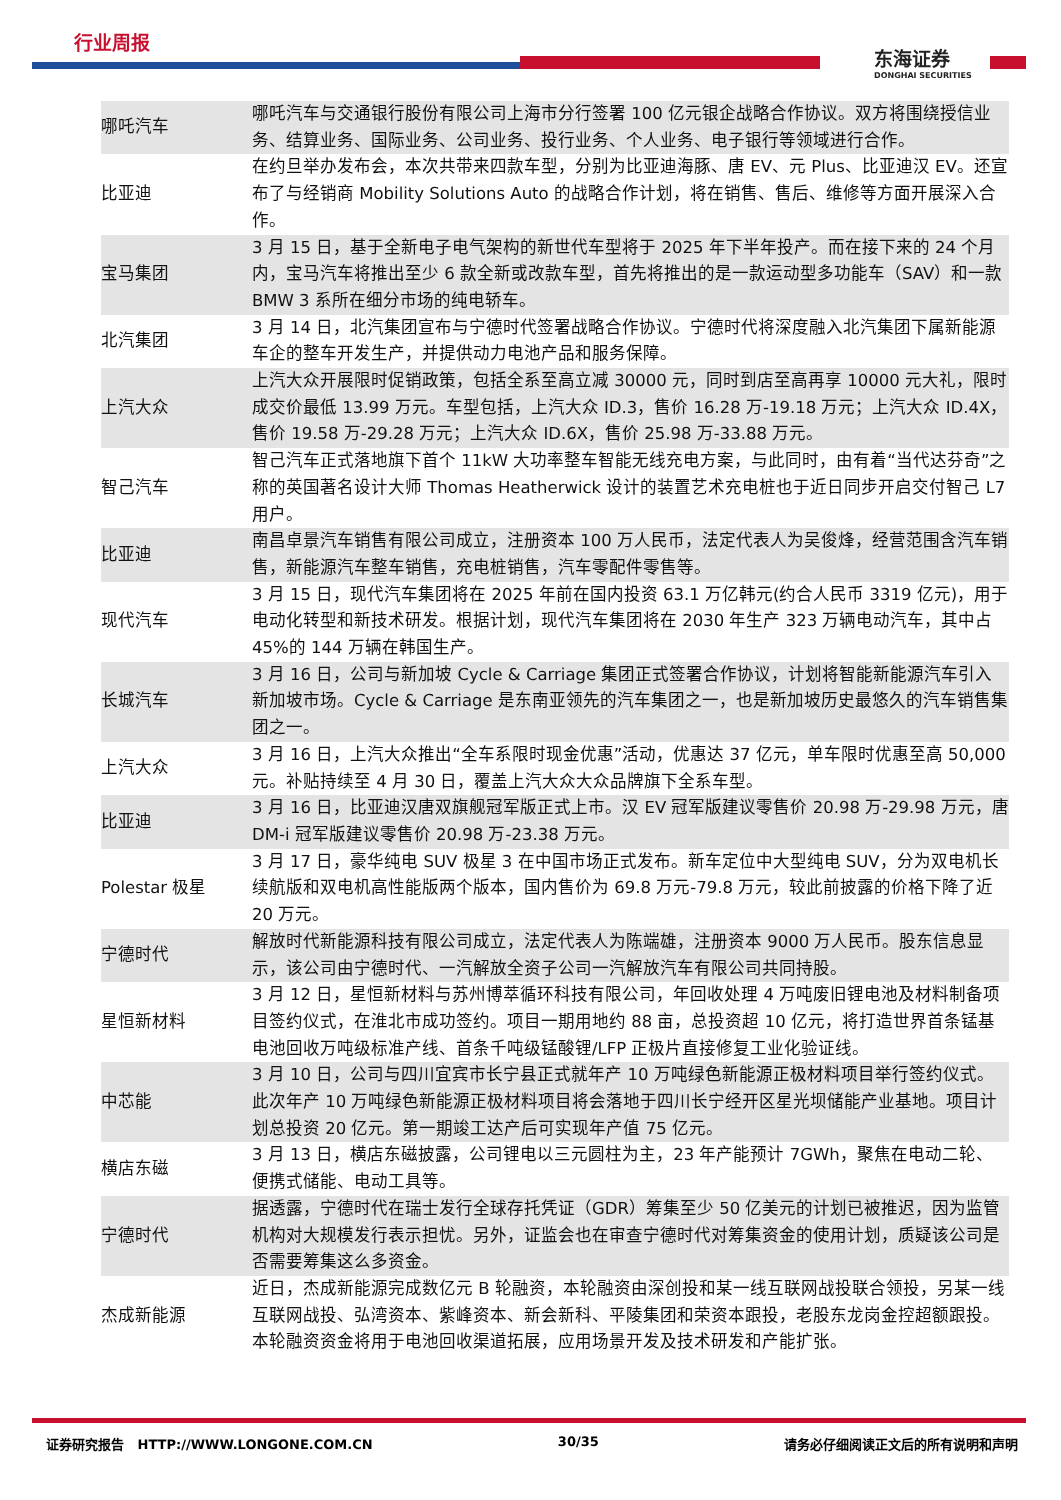行业周报
东海证券
DONGHAI SECURITIES
| 哪吒汽车 | 哪吒汽车与交通银行股份有限公司上海市分行签署 100 亿元银企战略合作协议。双方将围绕授信业务、结算业务、国际业务、公司业务、投行业务、个人业务、电子银行等领域进行合作。 |
| 比亚迪 | 在约旦举办发布会，本次共带来四款车型，分别为比亚迪海豚、唐 EV、元 Plus、比亚迪汉 EV。还宣布了与经销商 Mobility Solutions Auto 的战略合作计划，将在销售、售后、维修等方面开展深入合作。 |
| 宝马集团 | 3 月 15 日，基于全新电子电气架构的新世代车型将于 2025 年下半年投产。而在接下来的 24 个月内，宝马汽车将推出至少 6 款全新或改款车型，首先将推出的是一款运动型多功能车（SAV）和一款 BMW 3 系所在细分市场的纯电轿车。 |
| 北汽集团 | 3 月 14 日，北汽集团宣布与宁德时代签署战略合作协议。宁德时代将深度融入北汽集团下属新能源车企的整车开发生产，并提供动力电池产品和服务保障。 |
| 上汽大众 | 上汽大众开展限时促销政策，包括全系至高立减 30000 元，同时到店至高再享 10000 元大礼，限时成交价最低 13.99 万元。车型包括，上汽大众 ID.3，售价 16.28 万-19.18 万元；上汽大众 ID.4X，售价 19.58 万-29.28 万元；上汽大众 ID.6X，售价 25.98 万-33.88 万元。 |
| 智己汽车 | 智己汽车正式落地旗下首个 11kW 大功率整车智能无线充电方案，与此同时，由有着“当代达芬奇”之称的英国著名设计大师 Thomas Heatherwick 设计的装置艺术充电桩也于近日同步开启交付智己 L7 用户。 |
| 比亚迪 | 南昌卓景汽车销售有限公司成立，注册资本 100 万人民币，法定代表人为吴俊烽，经营范围含汽车销售，新能源汽车整车销售，充电桩销售，汽车零配件零售等。 |
| 现代汽车 | 3 月 15 日，现代汽车集团将在 2025 年前在国内投资 63.1 万亿韩元(约合人民币 3319 亿元)，用于电动化转型和新技术研发。根据计划，现代汽车集团将在 2030 年生产 323 万辆电动汽车，其中占 45%的 144 万辆在韩国生产。 |
| 长城汽车 | 3 月 16 日，公司与新加坡 Cycle & Carriage 集团正式签署合作协议，计划将智能新能源汽车引入新加坡市场。Cycle & Carriage 是东南亚领先的汽车集团之一，也是新加坡历史最悠久的汽车销售集团之一。 |
| 上汽大众 | 3 月 16 日，上汽大众推出“全车系限时现金优惠”活动，优惠达 37 亿元，单车限时优惠至高 50,000 元。补贴持续至 4 月 30 日，覆盖上汽大众大众品牌旗下全系车型。 |
| 比亚迪 | 3 月 16 日，比亚迪汉唐双旗舰冠军版正式上市。汉 EV 冠军版建议零售价 20.98 万-29.98 万元，唐 DM-i 冠军版建议零售价 20.98 万-23.38 万元。 |
| Polestar 极星 | 3 月 17 日，豪华纯电 SUV 极星 3 在中国市场正式发布。新车定位中大型纯电 SUV，分为双电机长续航版和双电机高性能版两个版本，国内售价为 69.8 万元-79.8 万元，较此前披露的价格下降了近 20 万元。 |
| 宁德时代 | 解放时代新能源科技有限公司成立，法定代表人为陈端雄，注册资本 9000 万人民币。股东信息显示，该公司由宁德时代、一汽解放全资子公司一汽解放汽车有限公司共同持股。 |
| 星恒新材料 | 3 月 12 日，星恒新材料与苏州博萃循环科技有限公司，年回收处理 4 万吨废旧锂电池及材料制备项目签约仪式，在淮北市成功签约。项目一期用地约 88 亩，总投资超 10 亿元，将打造世界首条锰基电池回收万吨级标准产线、首条千吨级锰酸锂/LFP 正极片直接修复工业化验证线。 |
| 中芯能 | 3 月 10 日，公司与四川宜宾市长宁县正式就年产 10 万吨绿色新能源正极材料项目举行签约仪式。此次年产 10 万吨绿色新能源正极材料项目将会落地于四川长宁经开区星光坝储能产业基地。项目计划总投资 20 亿元。第一期竣工达产后可实现年产值 75 亿元。 |
| 横店东磁 | 3 月 13 日，横店东磁披露，公司锂电以三元圆柱为主，23 年产能预计 7GWh，聚焦在电动二轮、便携式储能、电动工具等。 |
| 宁德时代 | 据透露，宁德时代在瑞士发行全球存托凭证（GDR）筹集至少 50 亿美元的计划已被推迟，因为监管机构对大规模发行表示担忧。另外，证监会也在审查宁德时代对筹集资金的使用计划，质疑该公司是否需要筹集这么多资金。 |
| 杰成新能源 | 近日，杰成新能源完成数亿元 B 轮融资，本轮融资由深创投和某一线互联网战投联合领投，另某一线互联网战投、弘湾资本、紫峰资本、新会新科、平陵集团和荣资本跟投，老股东龙岗金控超额跟投。本轮融资资金将用于电池回收渠道拓展，应用场景开发及技术研发和产能扩张。 |
证券研究报告 HTTP://WWW.LONGONE.COM.CN 30/35 请务必仔细阅读正文后的所有说明和声明